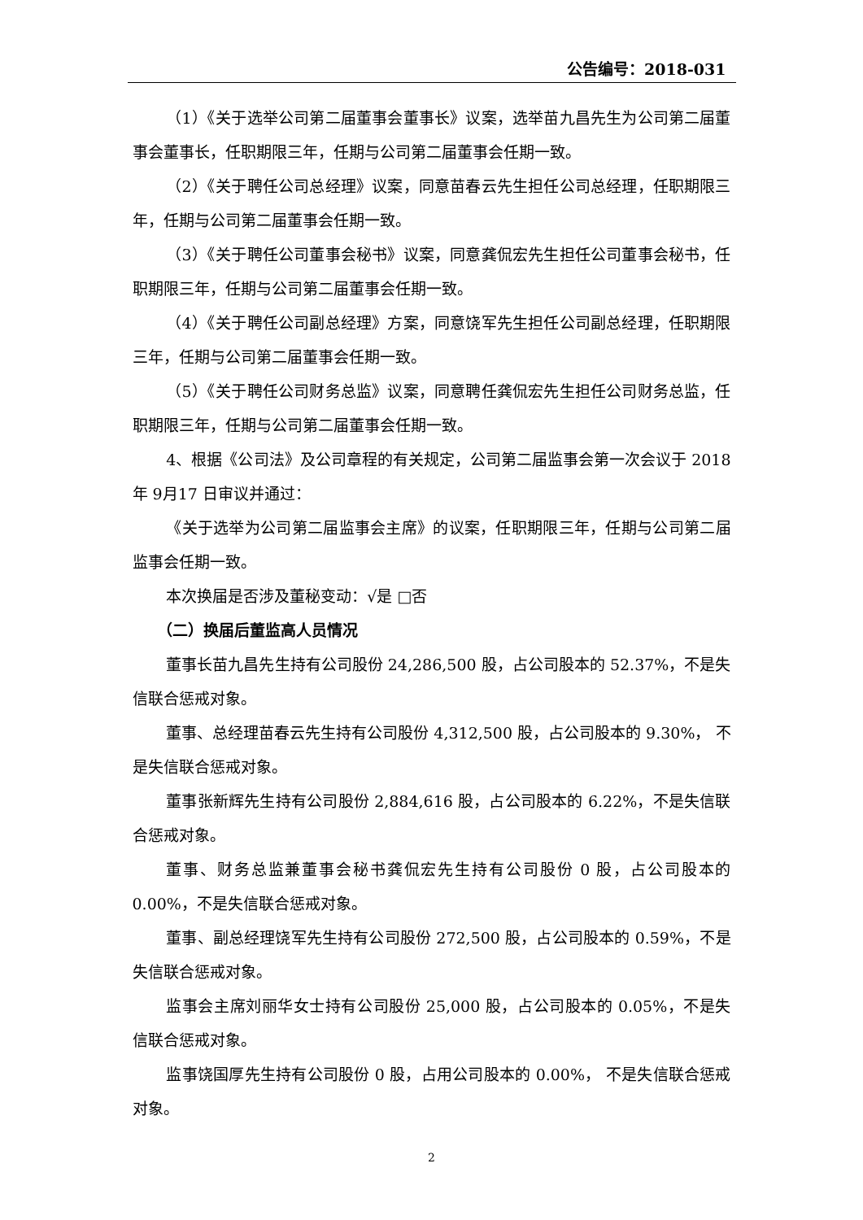公告编号：2018-031
（1）《关于选举公司第二届董事会董事长》议案，选举苗九昌先生为公司第二届董事会董事长，任职期限三年，任期与公司第二届董事会任期一致。
（2）《关于聘任公司总经理》议案，同意苗春云先生担任公司总经理，任职期限三年，任期与公司第二届董事会任期一致。
（3）《关于聘任公司董事会秘书》议案，同意龚侃宏先生担任公司董事会秘书，任职期限三年，任期与公司第二届董事会任期一致。
（4）《关于聘任公司副总经理》方案，同意饶军先生担任公司副总经理，任职期限三年，任期与公司第二届董事会任期一致。
（5）《关于聘任公司财务总监》议案，同意聘任龚侃宏先生担任公司财务总监，任职期限三年，任期与公司第二届董事会任期一致。
4、根据《公司法》及公司章程的有关规定，公司第二届监事会第一次会议于 2018 年 9月17 日审议并通过：
《关于选举为公司第二届监事会主席》的议案，任职期限三年，任期与公司第二届监事会任期一致。
本次换届是否涉及董秘变动：√是 □否
（二）换届后董监高人员情况
董事长苗九昌先生持有公司股份 24,286,500 股，占公司股本的 52.37%，不是失信联合惩戒对象。
董事、总经理苗春云先生持有公司股份 4,312,500 股，占公司股本的 9.30%， 不是失信联合惩戒对象。
董事张新辉先生持有公司股份 2,884,616 股，占公司股本的 6.22%，不是失信联合惩戒对象。
董事、财务总监兼董事会秘书龚侃宏先生持有公司股份 0 股，占公司股本的 0.00%，不是失信联合惩戒对象。
董事、副总经理饶军先生持有公司股份 272,500 股，占公司股本的 0.59%，不是失信联合惩戒对象。
监事会主席刘丽华女士持有公司股份 25,000 股，占公司股本的 0.05%，不是失信联合惩戒对象。
监事饶国厚先生持有公司股份 0 股，占用公司股本的 0.00%， 不是失信联合惩戒对象。
2